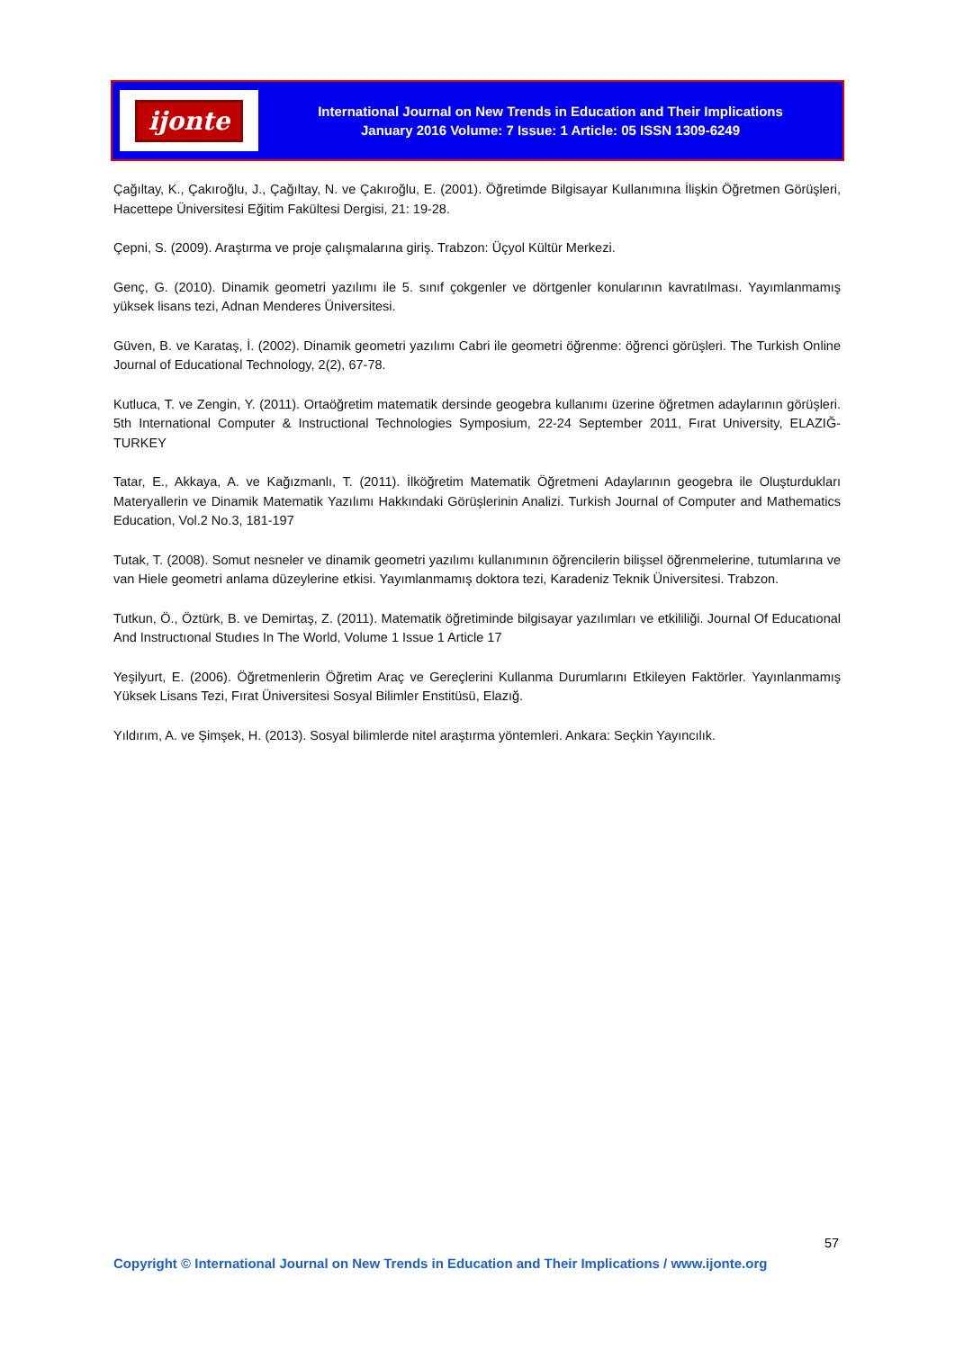ijonte
International Journal on New Trends in Education and Their Implications
January 2016 Volume: 7 Issue: 1 Article: 05 ISSN 1309-6249
Çağıltay, K., Çakıroğlu, J., Çağıltay, N. ve Çakıroğlu, E. (2001). Öğretimde Bilgisayar Kullanımına İlişkin Öğretmen Görüşleri, Hacettepe Üniversitesi Eğitim Fakültesi Dergisi, 21: 19-28.
Çepni, S. (2009). Araştırma ve proje çalışmalarına giriş. Trabzon: Üçyol Kültür Merkezi.
Genç, G. (2010). Dinamik geometri yazılımı ile 5. sınıf çokgenler ve dörtgenler konularının kavratılması. Yayımlanmamış yüksek lisans tezi, Adnan Menderes Üniversitesi.
Güven, B. ve Karataş, İ. (2002). Dinamik geometri yazılımı Cabri ile geometri öğrenme: öğrenci görüşleri. The Turkish Online Journal of Educational Technology, 2(2), 67-78.
Kutluca, T. ve Zengin, Y. (2011). Ortaöğretim matematik dersinde geogebra kullanımı üzerine öğretmen adaylarının görüşleri. 5th International Computer & Instructional Technologies Symposium, 22-24 September 2011, Fırat University, ELAZIĞ- TURKEY
Tatar, E., Akkaya, A. ve Kağızmanlı, T. (2011). İlköğretim Matematik Öğretmeni Adaylarının geogebra ile Oluşturdukları Materyallerin ve Dinamik Matematik Yazılımı Hakkındaki Görüşlerinin Analizi. Turkish Journal of Computer and Mathematics Education, Vol.2 No.3, 181-197
Tutak, T. (2008). Somut nesneler ve dinamik geometri yazılımı kullanımının öğrencilerin bilişsel öğrenmelerine, tutumlarına ve van Hiele geometri anlama düzeylerine etkisi. Yayımlanmamış doktora tezi, Karadeniz Teknik Üniversitesi. Trabzon.
Tutkun, Ö., Öztürk, B. ve Demirtaş, Z. (2011). Matematik öğretiminde bilgisayar yazılımları ve etkililiği. Journal Of Educatıonal And Instructıonal Studıes In The World, Volume 1 Issue 1 Article 17
Yeşilyurt, E. (2006). Öğretmenlerin Öğretim Araç ve Gereçlerini Kullanma Durumlarını Etkileyen Faktörler. Yayınlanmamış Yüksek Lisans Tezi, Fırat Üniversitesi Sosyal Bilimler Enstitüsü, Elazığ.
Yıldırım, A. ve Şimşek, H. (2013). Sosyal bilimlerde nitel araştırma yöntemleri. Ankara: Seçkin Yayıncılık.
57
Copyright © International Journal on New Trends in Education and Their Implications / www.ijonte.org